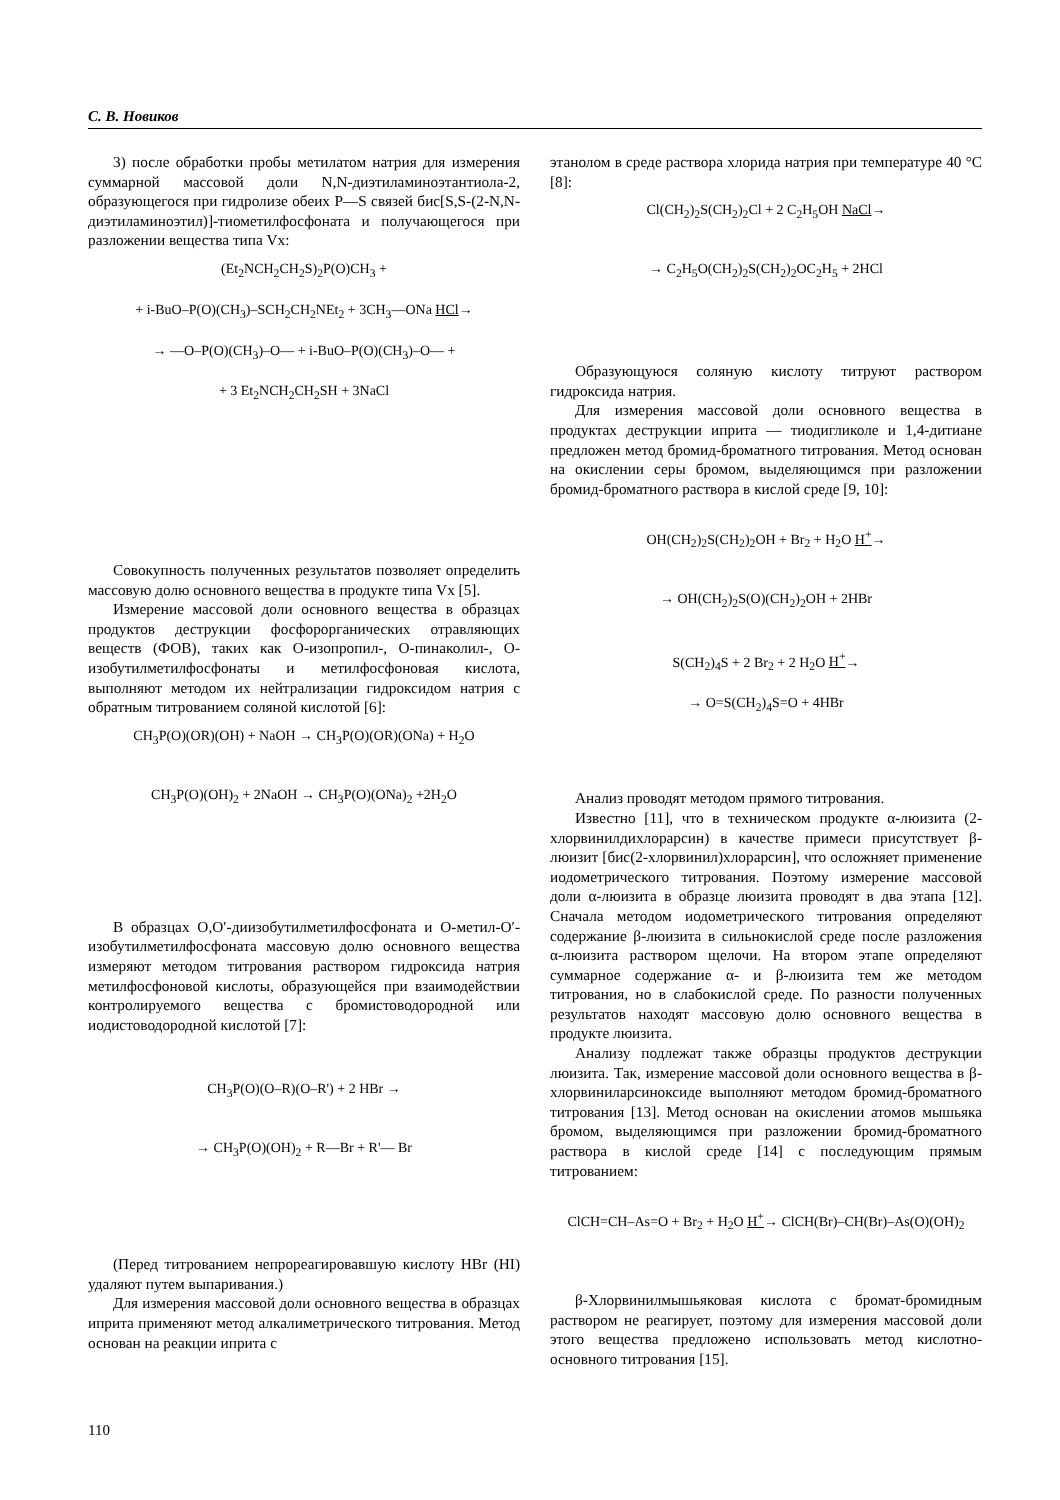С. В. Новиков
3) после обработки пробы метилатом натрия для измерения суммарной массовой доли N,N-диэтиламиноэтантиола-2, образующегося при гидролизе обеих P—S связей бис[S,S-(2-N,N-диэтиламиноэтил)]-тиометилфосфоната и получающегося при разложении вещества типа Vx:
(Et<sub>2</sub>NCH<sub>2</sub>CH<sub>2</sub>S)<sub>2</sub>P(O)CH<sub>3</sub> +
+ i-BuO–P(O)(CH<sub>3</sub>)–SCH<sub>2</sub>CH<sub>2</sub>NEt<sub>2</sub> + 3CH<sub>3</sub>—ONa HCl→
→ —O–P(O)(CH<sub>3</sub>)–O— + i-BuO–P(O)(CH<sub>3</sub>)–O— +
+ 3 Et<sub>2</sub>NCH<sub>2</sub>CH<sub>2</sub>SH + 3NaCl
Совокупность полученных результатов позволяет определить массовую долю основного вещества в продукте типа Vx [5].
Измерение массовой доли основного вещества в образцах продуктов деструкции фосфорорганических отравляющих веществ (ФОВ), таких как О-изопропил-, О-пинаколил-, О-изобутилметилфосфонаты и метилфосфоновая кислота, выполняют методом их нейтрализации гидроксидом натрия с обратным титрованием соляной кислотой [6]:
CH<sub>3</sub>P(O)(OR)(OH) + NaOH → CH<sub>3</sub>P(O)(OR)(ONa) + H<sub>2</sub>O
CH<sub>3</sub>P(O)(OH)<sub>2</sub> + 2NaOH → CH<sub>3</sub>P(O)(ONa)<sub>2</sub> +2H<sub>2</sub>O
В образцах O,O′-диизобутилметилфосфоната и О-метил-О′-изобутилметилфосфоната массовую долю основного вещества измеряют методом титрования раствором гидроксида натрия метилфосфоновой кислоты, образующейся при взаимодействии контролируемого вещества с бромистоводородной или иодистоводородной кислотой [7]:
CH<sub>3</sub>P(O)(O–R)(O–R') + 2 HBr →
→ CH<sub>3</sub>P(O)(OH)<sub>2</sub> + R—Br + R'— Br
(Перед титрованием непрореагировавшую кислоту HBr (HI) удаляют путем выпаривания.)
Для измерения массовой доли основного вещества в образцах иприта применяют метод алкалиметрического титрования. Метод основан на реакции иприта с
этанолом в среде раствора хлорида натрия при температуре 40 °C [8]:
Cl(CH<sub>2</sub>)<sub>2</sub>S(CH<sub>2</sub>)<sub>2</sub>Cl + 2 C<sub>2</sub>H<sub>5</sub>OH NaCl→
→ C<sub>2</sub>H<sub>5</sub>O(CH<sub>2</sub>)<sub>2</sub>S(CH<sub>2</sub>)<sub>2</sub>OC<sub>2</sub>H<sub>5</sub> + 2HCl
Образующуюся соляную кислоту титруют раствором гидроксида натрия.
Для измерения массовой доли основного вещества в продуктах деструкции иприта — тиодигликоле и 1,4-дитиане предложен метод бромид-броматного титрования. Метод основан на окислении серы бромом, выделяющимся при разложении бромид-броматного раствора в кислой среде [9, 10]:
OH(CH<sub>2</sub>)<sub>2</sub>S(CH<sub>2</sub>)<sub>2</sub>OH + Br<sub>2</sub> + H<sub>2</sub>O H<sup>+</sup>→
→ OH(CH<sub>2</sub>)<sub>2</sub>S(O)(CH<sub>2</sub>)<sub>2</sub>OH + 2HBr
S(CH<sub>2</sub>)<sub>4</sub>S + 2 Br<sub>2</sub> + 2 H<sub>2</sub>O H<sup>+</sup>→
→ O=S(CH<sub>2</sub>)<sub>4</sub>S=O + 4HBr
Анализ проводят методом прямого титрования.
Известно [11], что в техническом продукте α-люизита (2-хлорвинилдихлорарсин) в качестве примеси присутствует β-люизит [бис(2-хлорвинил)хлорарсин], что осложняет применение иодометрического титрования. Поэтому измерение массовой доли α-люизита в образце люизита проводят в два этапа [12]. Сначала методом иодометрического титрования определяют содержание β-люизита в сильнокислой среде после разложения α-люизита раствором щелочи. На втором этапе определяют суммарное содержание α- и β-люизита тем же методом титрования, но в слабокислой среде. По разности полученных результатов находят массовую долю основного вещества в продукте люизита.
Анализу подлежат также образцы продуктов деструкции люизита. Так, измерение массовой доли основного вещества в β-хлорвиниларсиноксиде выполняют методом бромид-броматного титрования [13]. Метод основан на окислении атомов мышьяка бромом, выделяющимся при разложении бромид-броматного раствора в кислой среде [14] с последующим прямым титрованием:
ClCH=CH–As=O + Br<sub>2</sub> + H<sub>2</sub>O H<sup>+</sup>→ ClCH(Br)–CH(Br)–As(O)(OH)<sub>2</sub>
β-Хлорвинилмышьяковая кислота с бромат-бромидным раствором не реагирует, поэтому для измерения массовой доли этого вещества предложено использовать метод кислотно-основного титрования [15].
110